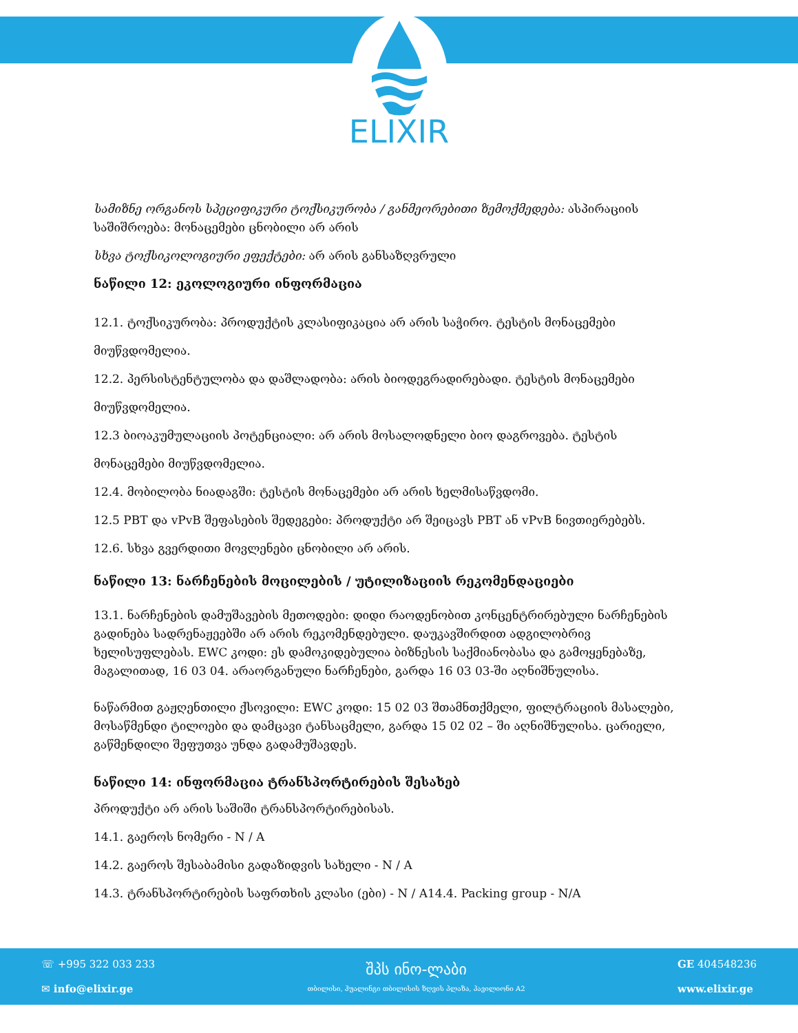ELIXIR
სამიზნე ორგანოს სპეციფიკური ტოქსიკურობა / განმეორებითი ზემოქმედება: ასპირაციის საშიშროება: მონაცემები ცნობილი არ არის
სხვა ტოქსიკოლოგიური ეფექტები: არ არის განსაზღვრული
ნაწილი 12: ეკოლოგიური ინფორმაცია
12.1. ტოქსიკურობა: პროდუქტის კლასიფიკაცია არ არის საჭირო. ტესტის მონაცემები მიუწვდომელია.
12.2. პერსისტენტულობა და დაშლადობა: არის ბიოდეგრადირებადი. ტესტის მონაცემები მიუწვდომელია.
12.3 ბიოაკუმულაციის პოტენციალი: არ არის მოსალოდნელი ბიო დაგროვება. ტესტის მონაცემები მიუწვდომელია.
12.4. მობილობა ნიადაგში: ტესტის მონაცემები არ არის ხელმისაწვდომი.
12.5 PBT და vPvB შეფასების შედეგები: პროდუქტი არ შეიცავს PBT ან vPvB ნივთიერებებს.
12.6. სხვა გვერდითი მოვლენები ცნობილი არ არის.
ნაწილი 13: ნარჩენების მოცილების / უტილიზაციის რეკომენდაციები
13.1. ნარჩენების დამუშავების მეთოდები: დიდი რაოდენობით კონცენტრირებული ნარჩენების გადინება სადრენაჟეებში არ არის რეკომენდებული. დაუკავშირდით ადგილობრივ ხელისუფლებას. EWC კოდი: ეს დამოკიდებულია ბიზნესის საქმიანობასა და გამოყენებაზე, მაგალითად, 16 03 04. არაორგანული ნარჩენები, გარდა 16 03 03-ში აღნიშნულისა.
ნაწარმით გაჟღენთილი ქსოვილი: EWC კოდი: 15 02 03 შთამნთქმელი, ფილტრაციის მასალები, მოსაწმენდი ტილოები და დამცავი ტანსაცმელი, გარდა 15 02 02 – ში აღნიშნულისა. ცარიელი, გაწმენდილი შეფუთვა უნდა გადამუშავდეს.
ნაწილი 14: ინფორმაცია ტრანსპორტირების შესახებ
პროდუქტი არ არის საშიში ტრანსპორტირებისას.
14.1. გაეროს ნომერი - N / A
14.2. გაეროს შესაბამისი გადაზიდვის სახელი - N / A
14.3. ტრანსპორტირების საფრთხის კლასი (ები) - N / A14.4. Packing group - N/A
☏ +995 322 033 233
✉ info@elixir.ge
შპს ინო-ლაბი
თბილისი, ჰუალინგი თბილისის ზღვის პლაზა, პავილიონი A2
GE 404548236
www.elixir.ge